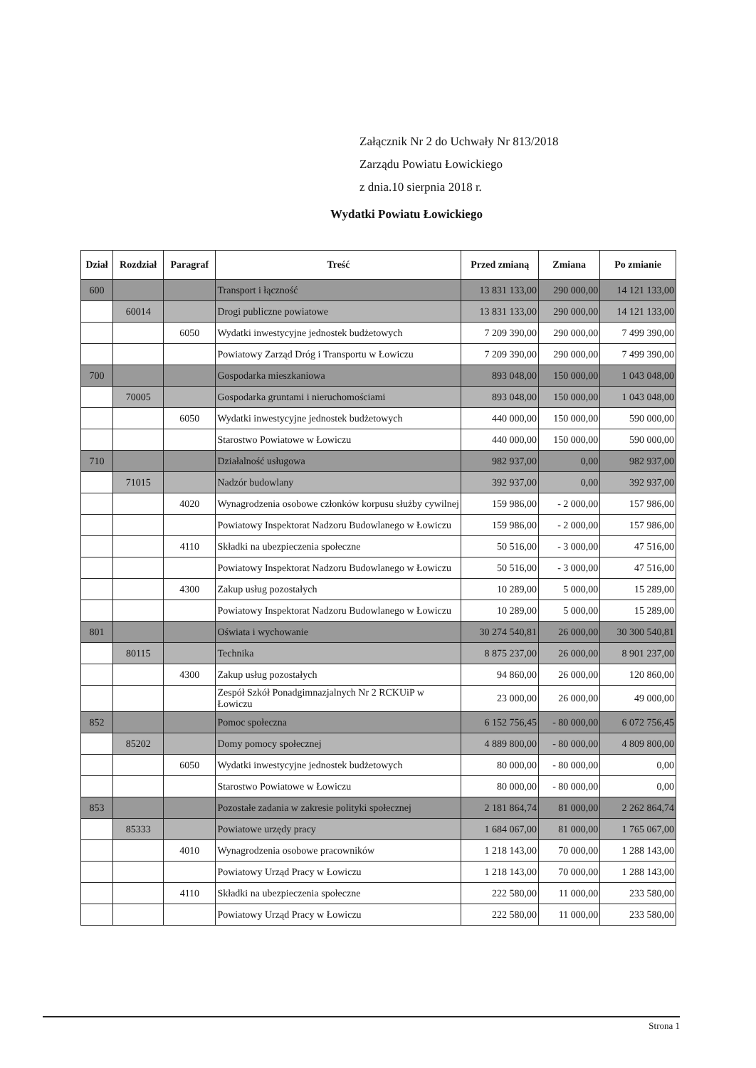Załącznik Nr 2 do Uchwały Nr 813/2018
Zarządu Powiatu Łowickiego
z dnia.10 sierpnia 2018 r.
Wydatki Powiatu Łowickiego
| Dział | Rozdział | Paragraf | Treść | Przed zmianą | Zmiana | Po zmianie |
| --- | --- | --- | --- | --- | --- | --- |
| 600 | | | Transport i łączność | 13 831 133,00 | 290 000,00 | 14 121 133,00 |
| | 60014 | | Drogi publiczne powiatowe | 13 831 133,00 | 290 000,00 | 14 121 133,00 |
| | | 6050 | Wydatki inwestycyjne jednostek budżetowych | 7 209 390,00 | 290 000,00 | 7 499 390,00 |
| | | | Powiatowy Zarząd Dróg i Transportu w Łowiczu | 7 209 390,00 | 290 000,00 | 7 499 390,00 |
| 700 | | | Gospodarka mieszkaniowa | 893 048,00 | 150 000,00 | 1 043 048,00 |
| | 70005 | | Gospodarka gruntami i nieruchomościami | 893 048,00 | 150 000,00 | 1 043 048,00 |
| | | 6050 | Wydatki inwestycyjne jednostek budżetowych | 440 000,00 | 150 000,00 | 590 000,00 |
| | | | Starostwo Powiatowe w Łowiczu | 440 000,00 | 150 000,00 | 590 000,00 |
| 710 | | | Działalność usługowa | 982 937,00 | 0,00 | 982 937,00 |
| | 71015 | | Nadzór budowlany | 392 937,00 | 0,00 | 392 937,00 |
| | | 4020 | Wynagrodzenia osobowe członków korpusu służby cywilnej | 159 986,00 | - 2 000,00 | 157 986,00 |
| | | | Powiatowy Inspektorat Nadzoru Budowlanego w Łowiczu | 159 986,00 | - 2 000,00 | 157 986,00 |
| | | 4110 | Składki na ubezpieczenia społeczne | 50 516,00 | - 3 000,00 | 47 516,00 |
| | | | Powiatowy Inspektorat Nadzoru Budowlanego w Łowiczu | 50 516,00 | - 3 000,00 | 47 516,00 |
| | | 4300 | Zakup usług pozostałych | 10 289,00 | 5 000,00 | 15 289,00 |
| | | | Powiatowy Inspektorat Nadzoru Budowlanego w Łowiczu | 10 289,00 | 5 000,00 | 15 289,00 |
| 801 | | | Oświata i wychowanie | 30 274 540,81 | 26 000,00 | 30 300 540,81 |
| | 80115 | | Technika | 8 875 237,00 | 26 000,00 | 8 901 237,00 |
| | | 4300 | Zakup usług pozostałych | 94 860,00 | 26 000,00 | 120 860,00 |
| | | | Zespół Szkół Ponadgimnazjalnych Nr 2 RCKUiP w Łowiczu | 23 000,00 | 26 000,00 | 49 000,00 |
| 852 | | | Pomoc społeczna | 6 152 756,45 | - 80 000,00 | 6 072 756,45 |
| | 85202 | | Domy pomocy społecznej | 4 889 800,00 | - 80 000,00 | 4 809 800,00 |
| | | 6050 | Wydatki inwestycyjne jednostek budżetowych | 80 000,00 | - 80 000,00 | 0,00 |
| | | | Starostwo Powiatowe w Łowiczu | 80 000,00 | - 80 000,00 | 0,00 |
| 853 | | | Pozostałe zadania w zakresie polityki społecznej | 2 181 864,74 | 81 000,00 | 2 262 864,74 |
| | 85333 | | Powiatowe urzędy pracy | 1 684 067,00 | 81 000,00 | 1 765 067,00 |
| | | 4010 | Wynagrodzenia osobowe pracowników | 1 218 143,00 | 70 000,00 | 1 288 143,00 |
| | | | Powiatowy Urząd Pracy w Łowiczu | 1 218 143,00 | 70 000,00 | 1 288 143,00 |
| | | 4110 | Składki na ubezpieczenia społeczne | 222 580,00 | 11 000,00 | 233 580,00 |
| | | | Powiatowy Urząd Pracy w Łowiczu | 222 580,00 | 11 000,00 | 233 580,00 |
Strona 1